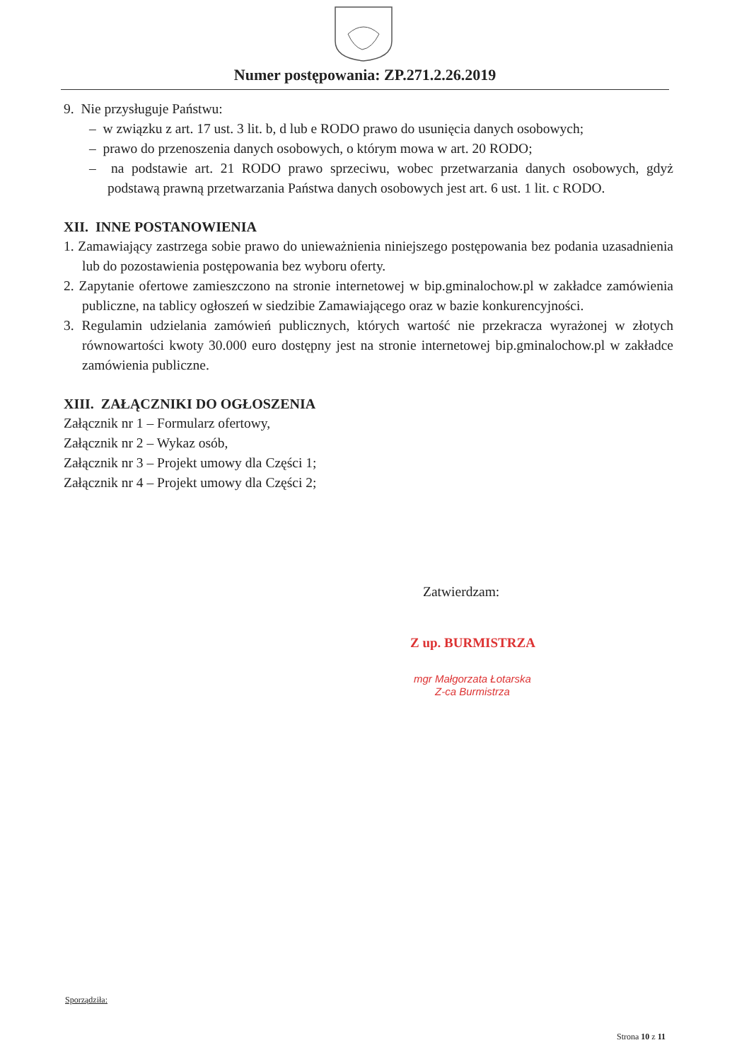Numer postępowania: ZP.271.2.26.2019
9. Nie przysługuje Państwu:
– w związku z art. 17 ust. 3 lit. b, d lub e RODO prawo do usunięcia danych osobowych;
– prawo do przenoszenia danych osobowych, o którym mowa w art. 20 RODO;
– na podstawie art. 21 RODO prawo sprzeciwu, wobec przetwarzania danych osobowych, gdyż podstawą prawną przetwarzania Państwa danych osobowych jest art. 6 ust. 1 lit. c RODO.
XII. INNE POSTANOWIENIA
1. Zamawiający zastrzega sobie prawo do unieważnienia niniejszego postępowania bez podania uzasadnienia lub do pozostawienia postępowania bez wyboru oferty.
2. Zapytanie ofertowe zamieszczono na stronie internetowej w bip.gminalochow.pl w zakładce zamówienia publiczne, na tablicy ogłoszeń w siedzibie Zamawiającego oraz w bazie konkurencyjności.
3. Regulamin udzielania zamówień publicznych, których wartość nie przekracza wyrażonej w złotych równowartości kwoty 30.000 euro dostępny jest na stronie internetowej bip.gminalochow.pl w zakładce zamówienia publiczne.
XIII. ZAŁĄCZNIKI DO OGŁOSZENIA
Załącznik nr 1 – Formularz ofertowy,
Załącznik nr 2 – Wykaz osób,
Załącznik nr 3 – Projekt umowy dla Części 1;
Załącznik nr 4 – Projekt umowy dla Części 2;
Zatwierdzam:
Z up. BURMISTRZA
mgr Małgorzata Łotarska
Z-ca Burmistrza
Sporządziła:
Strona 10 z 11